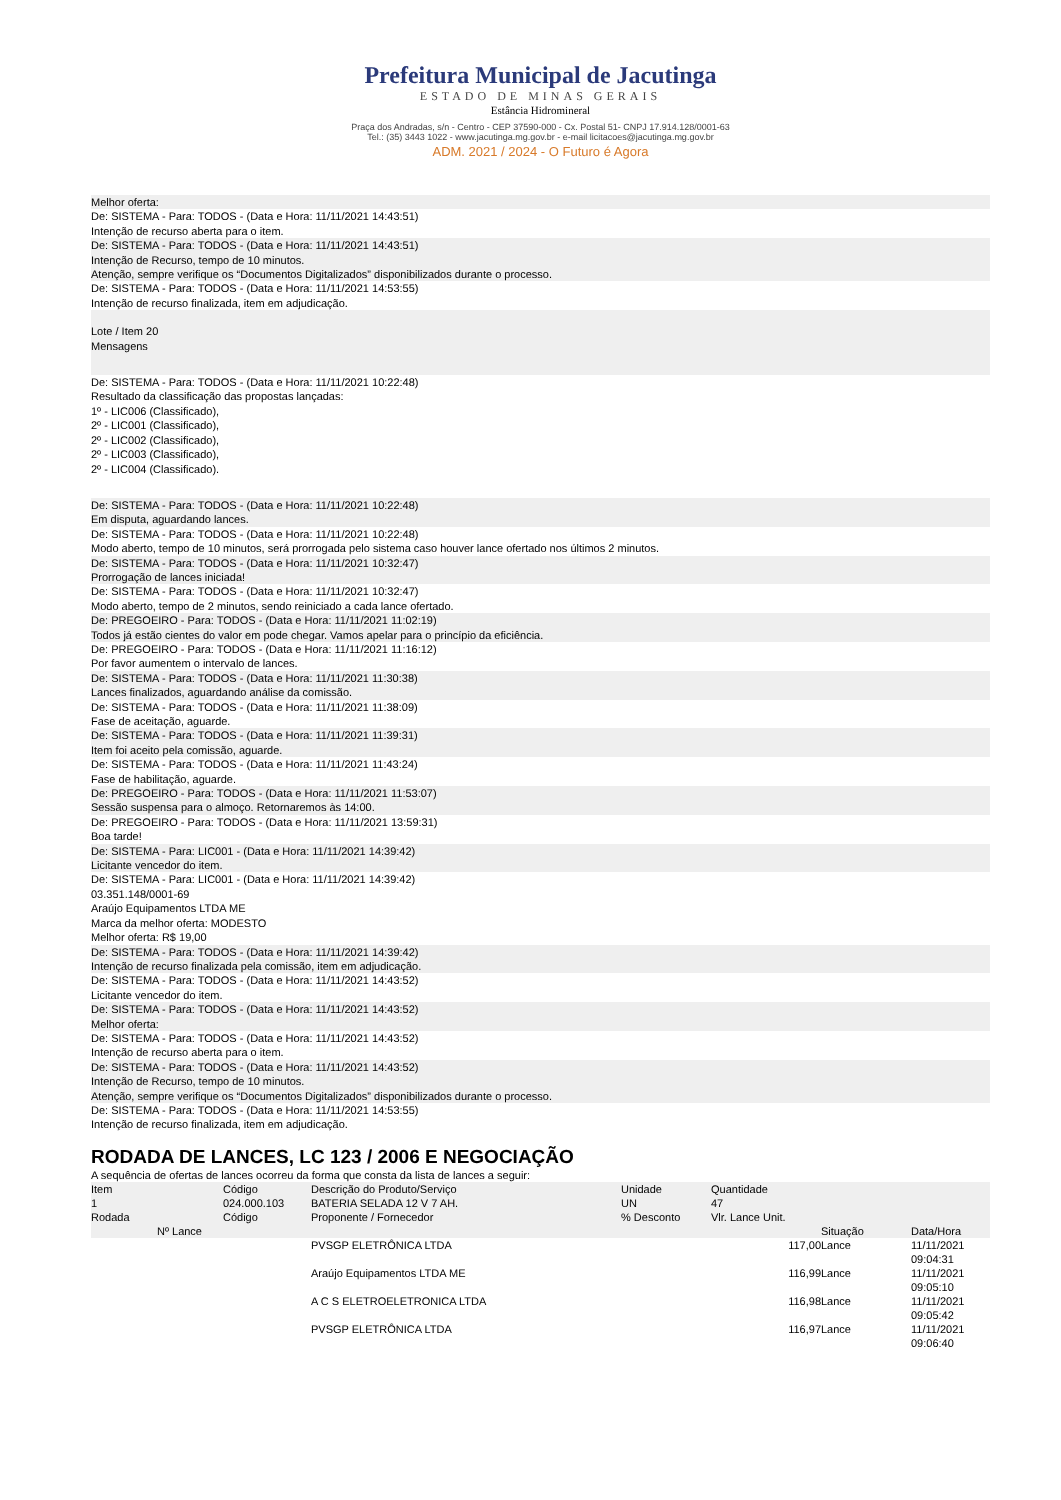Prefeitura Municipal de Jacutinga
ESTADO DE MINAS GERAIS
Estância Hidromineral
Praça dos Andradas, s/n - Centro - CEP 37590-000 - Cx. Postal 51- CNPJ 17.914.128/0001-63
Tel.: (35) 3443 1022 - www.jacutinga.mg.gov.br - e-mail licitacoes@jacutinga.mg.gov.br
ADM. 2021 / 2024 - O Futuro é Agora
Melhor oferta:
De: SISTEMA - Para: TODOS - (Data e Hora: 11/11/2021 14:43:51)
Intenção de recurso aberta para o item.
De: SISTEMA - Para: TODOS - (Data e Hora: 11/11/2021 14:43:51)
Intenção de Recurso, tempo de 10 minutos.
Atenção, sempre verifique os “Documentos Digitalizados” disponibilizados durante o processo.
De: SISTEMA - Para: TODOS - (Data e Hora: 11/11/2021 14:53:55)
Intenção de recurso finalizada, item em adjudicação.
Lote / Item 20
Mensagens
De: SISTEMA - Para: TODOS - (Data e Hora: 11/11/2021 10:22:48)
Resultado da classificação das propostas lançadas:
1º - LIC006 (Classificado),
2º - LIC001 (Classificado),
2º - LIC002 (Classificado),
2º - LIC003 (Classificado),
2º - LIC004 (Classificado).
De: SISTEMA - Para: TODOS - (Data e Hora: 11/11/2021 10:22:48)
Em disputa, aguardando lances.
De: SISTEMA - Para: TODOS - (Data e Hora: 11/11/2021 10:22:48)
Modo aberto, tempo de 10 minutos, será prorrogada pelo sistema caso houver lance ofertado nos últimos 2 minutos.
De: SISTEMA - Para: TODOS - (Data e Hora: 11/11/2021 10:32:47)
Prorrogação de lances iniciada!
De: SISTEMA - Para: TODOS - (Data e Hora: 11/11/2021 10:32:47)
Modo aberto, tempo de 2 minutos, sendo reiniciado a cada lance ofertado.
De: PREGOEIRO - Para: TODOS - (Data e Hora: 11/11/2021 11:02:19)
Todos já estão cientes do valor em pode chegar. Vamos apelar para o princípio da eficiência.
De: PREGOEIRO - Para: TODOS - (Data e Hora: 11/11/2021 11:16:12)
Por favor aumentem o intervalo de lances.
De: SISTEMA - Para: TODOS - (Data e Hora: 11/11/2021 11:30:38)
Lances finalizados, aguardando análise da comissão.
De: SISTEMA - Para: TODOS - (Data e Hora: 11/11/2021 11:38:09)
Fase de aceitação, aguarde.
De: SISTEMA - Para: TODOS - (Data e Hora: 11/11/2021 11:39:31)
Item foi aceito pela comissão, aguarde.
De: SISTEMA - Para: TODOS - (Data e Hora: 11/11/2021 11:43:24)
Fase de habilitação, aguarde.
De: PREGOEIRO - Para: TODOS - (Data e Hora: 11/11/2021 11:53:07)
Sessão suspensa para o almoço. Retornaremos às 14:00.
De: PREGOEIRO - Para: TODOS - (Data e Hora: 11/11/2021 13:59:31)
Boa tarde!
De: SISTEMA - Para: LIC001 - (Data e Hora: 11/11/2021 14:39:42)
Licitante vencedor do item.
De: SISTEMA - Para: LIC001 - (Data e Hora: 11/11/2021 14:39:42)
03.351.148/0001-69
Araújo Equipamentos LTDA ME
Marca da melhor oferta: MODESTO
Melhor oferta: R$ 19,00
De: SISTEMA - Para: TODOS - (Data e Hora: 11/11/2021 14:39:42)
Intenção de recurso finalizada pela comissão, item em adjudicação.
De: SISTEMA - Para: TODOS - (Data e Hora: 11/11/2021 14:43:52)
Licitante vencedor do item.
De: SISTEMA - Para: TODOS - (Data e Hora: 11/11/2021 14:43:52)
Melhor oferta:
De: SISTEMA - Para: TODOS - (Data e Hora: 11/11/2021 14:43:52)
Intenção de recurso aberta para o item.
De: SISTEMA - Para: TODOS - (Data e Hora: 11/11/2021 14:43:52)
Intenção de Recurso, tempo de 10 minutos.
Atenção, sempre verifique os “Documentos Digitalizados” disponibilizados durante o processo.
De: SISTEMA - Para: TODOS - (Data e Hora: 11/11/2021 14:53:55)
Intenção de recurso finalizada, item em adjudicação.
RODADA DE LANCES, LC 123 / 2006 E NEGOCIAÇÃO
A sequência de ofertas de lances ocorreu da forma que consta da lista de lances a seguir:
| Item | Código | Descrição do Produto/Serviço | Unidade | Quantidade | | |
| --- | --- | --- | --- | --- | --- | --- |
| 1 | 024.000.103 | BATERIA SELADA 12 V 7 AH. | UN | 47 | | |
| Rodada | Código | Proponente / Fornecedor | % Desconto | Vlr. Lance Unit. | | |
| Nº Lance | | | | | Situação | Data/Hora |
| | | PVSGP ELETRÔNICA LTDA | | 117,00 | Lance | 11/11/2021 09:04:31 |
| | | Araújo Equipamentos LTDA ME | | 116,99 | Lance | 11/11/2021 09:05:10 |
| | | A C S ELETROELETRONICA LTDA | | 116,98 | Lance | 11/11/2021 09:05:42 |
| | | PVSGP ELETRÔNICA LTDA | | 116,97 | Lance | 11/11/2021 09:06:40 |